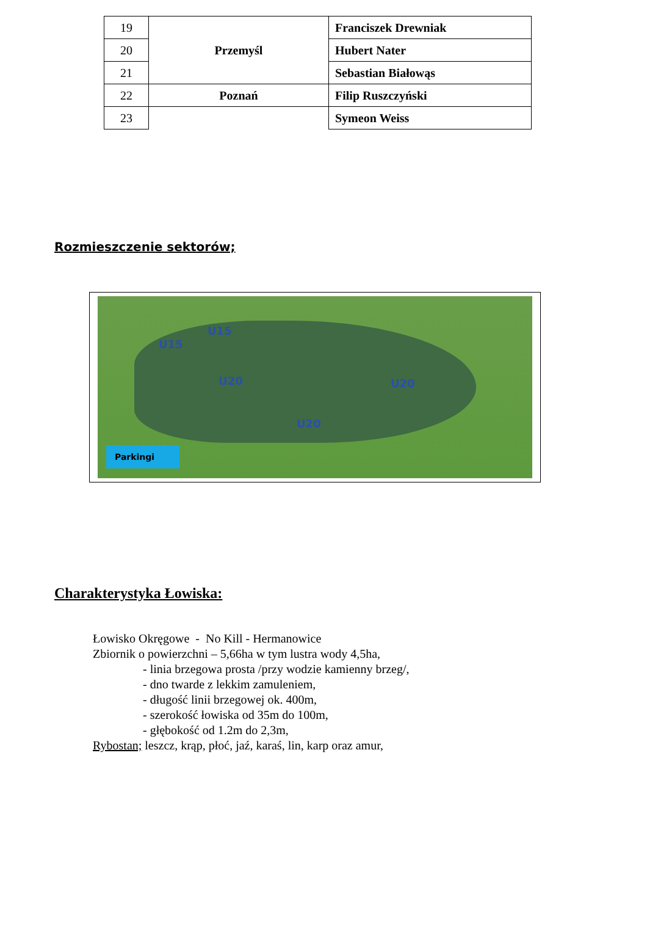| 19 | Przemyśl | Franciszek Drewniak |
| 20 | | Hubert Nater |
| 21 | | Sebastian Białowąs |
| 22 | Poznań | Filip Ruszczyński |
| 23 | | Symeon Weiss |
Rozmieszczenie sektorów;
U15
U15
U20 U20
U20
Parkingi
Charakterystyka Łowiska:
Łowisko Okręgowe - No Kill - Hermanowice
Zbiornik o powierzchni – 5,66ha w tym lustra wody 4,5ha,
- linia brzegowa prosta /przy wodzie kamienny brzeg/,
- dno twarde z lekkim zamuleniem,
- długość linii brzegowej ok. 400m,
- szerokość łowiska od 35m do 100m,
- głębokość od 1.2m do 2,3m,
Rybostan; leszcz, krąp, płoć, jaź, karaś, lin, karp oraz amur,